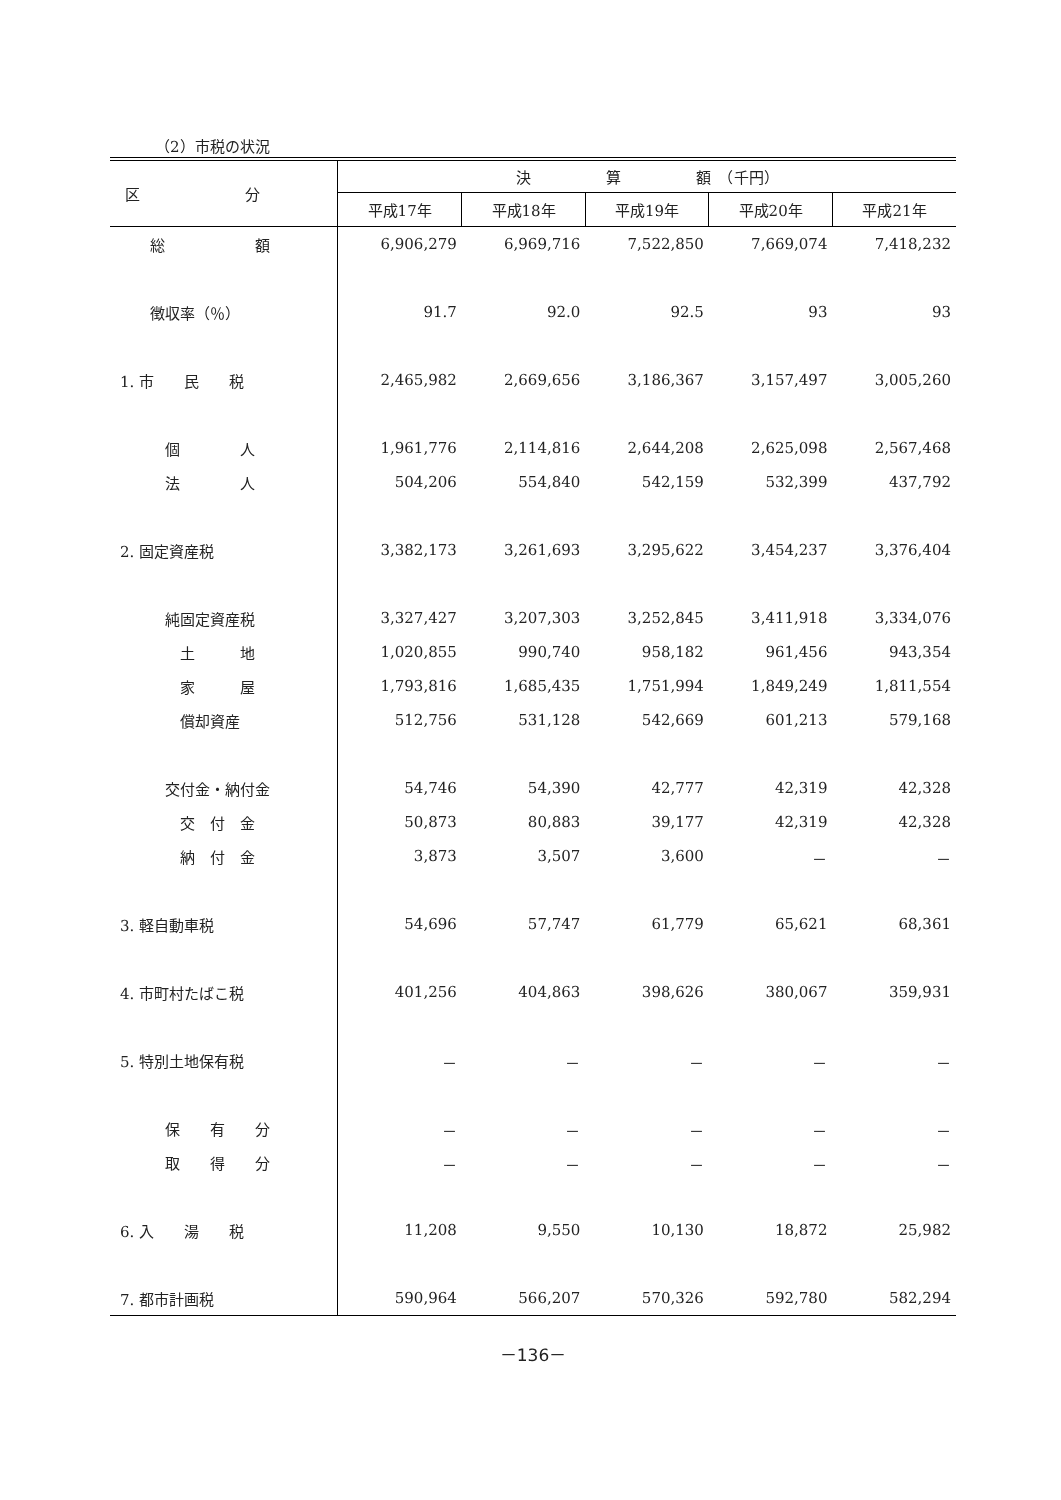（2）市税の状況
| 区 分 | 決 算 額 （千円） | | | | |
| --- | --- | --- | --- | --- | --- |
| | 平成17年 | 平成18年 | 平成19年 | 平成20年 | 平成21年 |
| 総 額 | 6,906,279 | 6,969,716 | 7,522,850 | 7,669,074 | 7,418,232 |
| 徴収率（％） | 91.7 | 92.0 | 92.5 | 93 | 93 |
| 1. 市 民 税 | 2,465,982 | 2,669,656 | 3,186,367 | 3,157,497 | 3,005,260 |
| 個 人 | 1,961,776 | 2,114,816 | 2,644,208 | 2,625,098 | 2,567,468 |
| 法 人 | 504,206 | 554,840 | 542,159 | 532,399 | 437,792 |
| 2. 固定資産税 | 3,382,173 | 3,261,693 | 3,295,622 | 3,454,237 | 3,376,404 |
| 純固定資産税 | 3,327,427 | 3,207,303 | 3,252,845 | 3,411,918 | 3,334,076 |
| 土 地 | 1,020,855 | 990,740 | 958,182 | 961,456 | 943,354 |
| 家 屋 | 1,793,816 | 1,685,435 | 1,751,994 | 1,849,249 | 1,811,554 |
| 償却資産 | 512,756 | 531,128 | 542,669 | 601,213 | 579,168 |
| 交付金・納付金 | 54,746 | 54,390 | 42,777 | 42,319 | 42,328 |
| 交 付 金 | 50,873 | 80,883 | 39,177 | 42,319 | 42,328 |
| 納 付 金 | 3,873 | 3,507 | 3,600 | － | － |
| 3. 軽自動車税 | 54,696 | 57,747 | 61,779 | 65,621 | 68,361 |
| 4. 市町村たばこ税 | 401,256 | 404,863 | 398,626 | 380,067 | 359,931 |
| 5. 特別土地保有税 | － | － | － | － | － |
| 保 有 分 | － | － | － | － | － |
| 取 得 分 | － | － | － | － | － |
| 6. 入 湯 税 | 11,208 | 9,550 | 10,130 | 18,872 | 25,982 |
| 7. 都市計画税 | 590,964 | 566,207 | 570,326 | 592,780 | 582,294 |
－136－